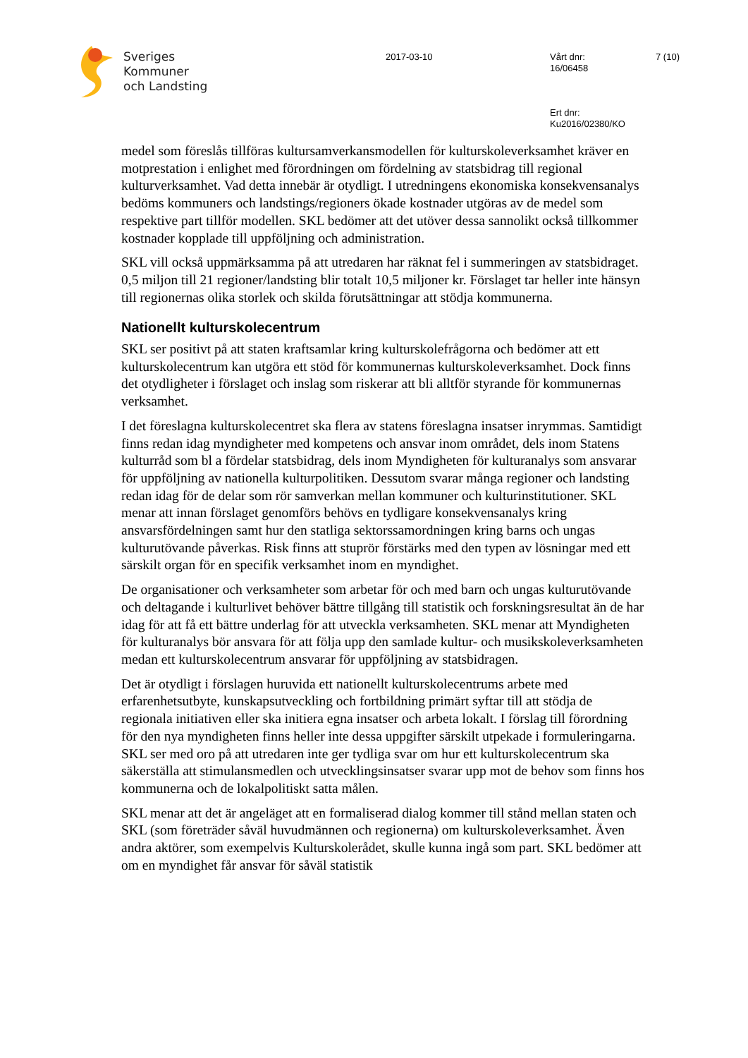Sveriges
Kommuner
och Landsting
2017-03-10 Vårt dnr:
16/06458
7 (10)
Ert dnr:
Ku2016/02380/KO
medel som föreslås tillföras kultursamverkansmodellen för kulturskoleverksamhet kräver en motprestation i enlighet med förordningen om fördelning av statsbidrag till regional kulturverksamhet. Vad detta innebär är otydligt. I utredningens ekonomiska konsekvensanalys bedöms kommuners och landstings/regioners ökade kostnader utgöras av de medel som respektive part tillför modellen. SKL bedömer att det utöver dessa sannolikt också tillkommer kostnader kopplade till uppföljning och administration.
SKL vill också uppmärksamma på att utredaren har räknat fel i summeringen av statsbidraget. 0,5 miljon till 21 regioner/landsting blir totalt 10,5 miljoner kr. Förslaget tar heller inte hänsyn till regionernas olika storlek och skilda förutsättningar att stödja kommunerna.
Nationellt kulturskolecentrum
SKL ser positivt på att staten kraftsamlar kring kulturskolefrågorna och bedömer att ett kulturskolecentrum kan utgöra ett stöd för kommunernas kulturskoleverksamhet. Dock finns det otydligheter i förslaget och inslag som riskerar att bli alltför styrande för kommunernas verksamhet.
I det föreslagna kulturskolecentret ska flera av statens föreslagna insatser inrymmas. Samtidigt finns redan idag myndigheter med kompetens och ansvar inom området, dels inom Statens kulturråd som bl a fördelar statsbidrag, dels inom Myndigheten för kulturanalys som ansvarar för uppföljning av nationella kulturpolitiken. Dessutom svarar många regioner och landsting redan idag för de delar som rör samverkan mellan kommuner och kulturinstitutioner. SKL menar att innan förslaget genomförs behövs en tydligare konsekvensanalys kring ansvarsfördelningen samt hur den statliga sektorssamordningen kring barns och ungas kulturutövande påverkas. Risk finns att stuprör förstärks med den typen av lösningar med ett särskilt organ för en specifik verksamhet inom en myndighet.
De organisationer och verksamheter som arbetar för och med barn och ungas kulturutövande och deltagande i kulturlivet behöver bättre tillgång till statistik och forskningsresultat än de har idag för att få ett bättre underlag för att utveckla verksamheten. SKL menar att Myndigheten för kulturanalys bör ansvara för att följa upp den samlade kultur- och musikskoleverksamheten medan ett kulturskolecentrum ansvarar för uppföljning av statsbidragen.
Det är otydligt i förslagen huruvida ett nationellt kulturskolecentrums arbete med erfarenhetsutbyte, kunskapsutveckling och fortbildning primärt syftar till att stödja de regionala initiativen eller ska initiera egna insatser och arbeta lokalt. I förslag till förordning för den nya myndigheten finns heller inte dessa uppgifter särskilt utpekade i formuleringarna. SKL ser med oro på att utredaren inte ger tydliga svar om hur ett kulturskolecentrum ska säkerställa att stimulansmedlen och utvecklingsinsatser svarar upp mot de behov som finns hos kommunerna och de lokalpolitiskt satta målen.
SKL menar att det är angeläget att en formaliserad dialog kommer till stånd mellan staten och SKL (som företräder såväl huvudmännen och regionerna) om kulturskoleverksamhet. Även andra aktörer, som exempelvis Kulturskolerådet, skulle kunna ingå som part. SKL bedömer att om en myndighet får ansvar för såväl statistik